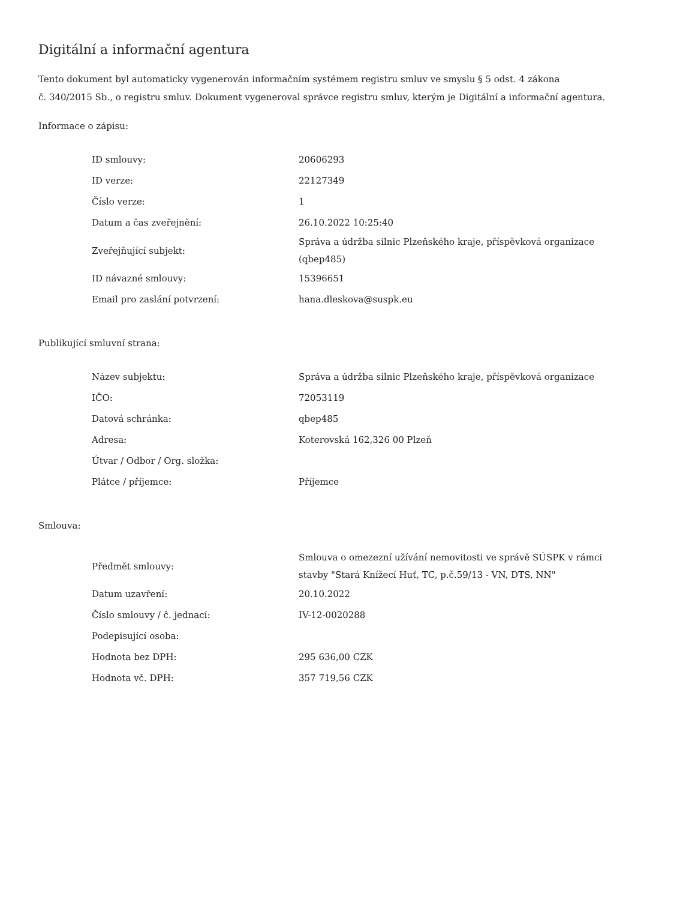Digitální a informační agentura
Tento dokument byl automaticky vygenerován informačním systémem registru smluv ve smyslu § 5 odst. 4 zákona
č. 340/2015 Sb., o registru smluv. Dokument vygeneroval správce registru smluv, kterým je Digitální a informační agentura.
Informace o zápisu:
| ID smlouvy: | 20606293 |
| ID verze: | 22127349 |
| Číslo verze: | 1 |
| Datum a čas zveřejnění: | 26.10.2022 10:25:40 |
| Zveřejňující subjekt: | Správa a údržba silnic Plzeňského kraje, příspěvková organizace (qbep485) |
| ID návazné smlouvy: | 15396651 |
| Email pro zaslání potvrzení: | hana.dleskova@suspk.eu |
Publikující smluvní strana:
| Název subjektu: | Správa a údržba silnic Plzeňského kraje, příspěvková organizace |
| IČO: | 72053119 |
| Datová schránka: | qbep485 |
| Adresa: | Koterovská 162,326 00 Plzeň |
| Útvar / Odbor / Org. složka: | |
| Plátce / příjemce: | Příjemce |
Smlouva:
| Předmět smlouvy: | Smlouva o omezezní užívání nemovitosti ve správě SÚSPK v rámci stavby "Stará Knížecí Huť, TC, p.č.59/13 - VN, DTS, NN" |
| Datum uzavření: | 20.10.2022 |
| Číslo smlouvy / č. jednací: | IV-12-0020288 |
| Podepisující osoba: | |
| Hodnota bez DPH: | 295 636,00 CZK |
| Hodnota vč. DPH: | 357 719,56 CZK |